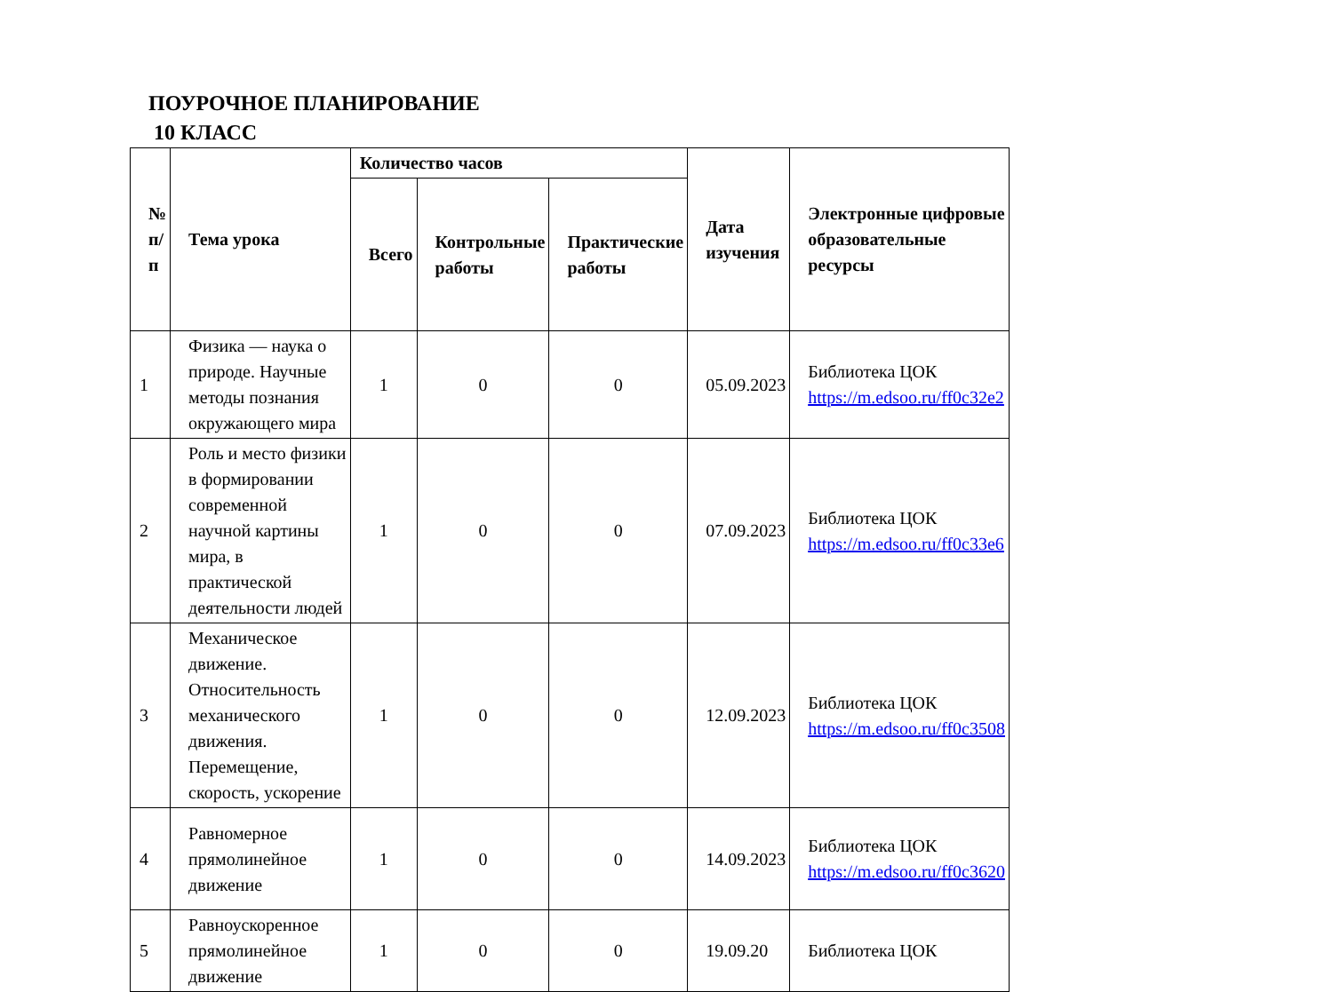ПОУРОЧНОЕ ПЛАНИРОВАНИЕ
10 КЛАСС
| № п/п | Тема урока | Количество часов | | | Дата изучения | Электронные цифровые образовательные ресурсы |
| --- | --- | --- | --- | --- | --- | --- |
| | | Всего | Контрольные работы | Практические работы | | |
| 1 | Физика — наука о природе. Научные методы познания окружающего мира | 1 | 0 | 0 | 05.09.2023 | Библиотека ЦОК https://m.edsoo.ru/ff0c32e2 |
| 2 | Роль и место физики в формировании современной научной картины мира, в практической деятельности людей | 1 | 0 | 0 | 07.09.2023 | Библиотека ЦОК https://m.edsoo.ru/ff0c33e6 |
| 3 | Механическое движение. Относительность механического движения. Перемещение, скорость, ускорение | 1 | 0 | 0 | 12.09.2023 | Библиотека ЦОК https://m.edsoo.ru/ff0c3508 |
| 4 | Равномерное прямолинейное движение | 1 | 0 | 0 | 14.09.2023 | Библиотека ЦОК https://m.edsoo.ru/ff0c3620 |
| 5 | Равноускоренное прямолинейное движение | 1 | 0 | 0 | 19.09.20 | Библиотека ЦОК |